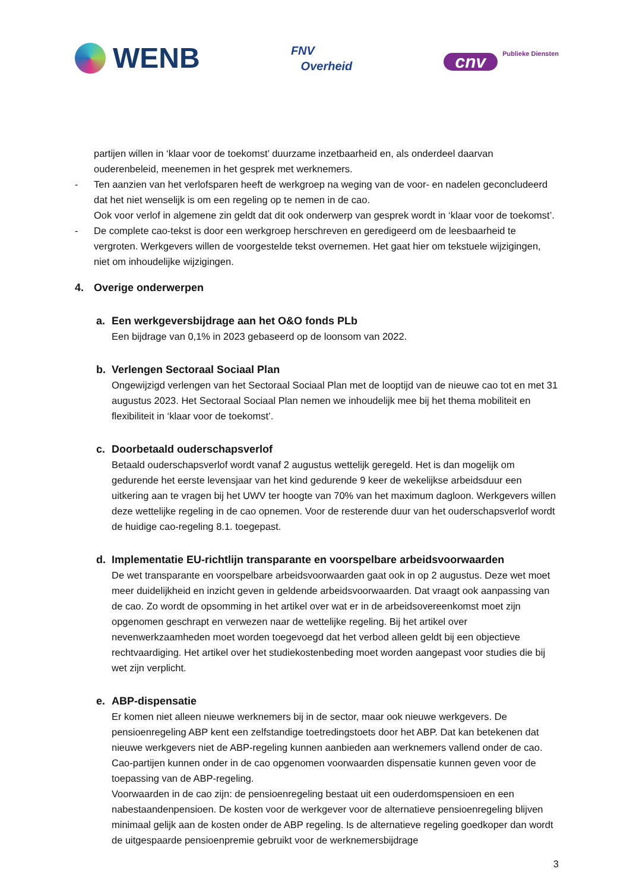WENB
FNV
Overheid
cnv
Publieke Diensten
partijen willen in ‘klaar voor de toekomst’ duurzame inzetbaarheid en, als onderdeel daarvan ouderenbeleid, meenemen in het gesprek met werknemers.
- Ten aanzien van het verlofsparen heeft de werkgroep na weging van de voor- en nadelen geconcludeerd dat het niet wenselijk is om een regeling op te nemen in de cao.
Ook voor verlof in algemene zin geldt dat dit ook onderwerp van gesprek wordt in ‘klaar voor de toekomst’.
- De complete cao-tekst is door een werkgroep herschreven en geredigeerd om de leesbaarheid te vergroten. Werkgevers willen de voorgestelde tekst overnemen. Het gaat hier om tekstuele wijzigingen, niet om inhoudelijke wijzigingen.
4. Overige onderwerpen
a. Een werkgeversbijdrage aan het O&O fonds PLb
Een bijdrage van 0,1% in 2023 gebaseerd op de loonsom van 2022.
b. Verlengen Sectoraal Sociaal Plan
Ongewijzigd verlengen van het Sectoraal Sociaal Plan met de looptijd van de nieuwe cao tot en met 31 augustus 2023. Het Sectoraal Sociaal Plan nemen we inhoudelijk mee bij het thema mobiliteit en flexibiliteit in ‘klaar voor de toekomst’.
c. Doorbetaald ouderschapsverlof
Betaald ouderschapsverlof wordt vanaf 2 augustus wettelijk geregeld. Het is dan mogelijk om gedurende het eerste levensjaar van het kind gedurende 9 keer de wekelijkse arbeidsduur een uitkering aan te vragen bij het UWV ter hoogte van 70% van het maximum dagloon. Werkgevers willen deze wettelijke regeling in de cao opnemen. Voor de resterende duur van het ouderschapsverlof wordt de huidige cao-regeling 8.1. toegepast.
d. Implementatie EU-richtlijn transparante en voorspelbare arbeidsvoorwaarden
De wet transparante en voorspelbare arbeidsvoorwaarden gaat ook in op 2 augustus. Deze wet moet meer duidelijkheid en inzicht geven in geldende arbeidsvoorwaarden. Dat vraagt ook aanpassing van de cao. Zo wordt de opsomming in het artikel over wat er in de arbeidsovereenkomst moet zijn opgenomen geschrapt en verwezen naar de wettelijke regeling. Bij het artikel over nevenwerkzaamheden moet worden toegevoegd dat het verbod alleen geldt bij een objectieve rechtvaardiging. Het artikel over het studiekostenbeding moet worden aangepast voor studies die bij wet zijn verplicht.
e. ABP-dispensatie
Er komen niet alleen nieuwe werknemers bij in de sector, maar ook nieuwe werkgevers. De pensioenregeling ABP kent een zelfstandige toetredingstoets door het ABP. Dat kan betekenen dat nieuwe werkgevers niet de ABP-regeling kunnen aanbieden aan werknemers vallend onder de cao. Cao-partijen kunnen onder in de cao opgenomen voorwaarden dispensatie kunnen geven voor de toepassing van de ABP-regeling.
Voorwaarden in de cao zijn: de pensioenregeling bestaat uit een ouderdomspensioen en een nabestaandenpensioen. De kosten voor de werkgever voor de alternatieve pensioenregeling blijven minimaal gelijk aan de kosten onder de ABP regeling. Is de alternatieve regeling goedkoper dan wordt de uitgespaarde pensioenpremie gebruikt voor de werknemersbijdrage
3